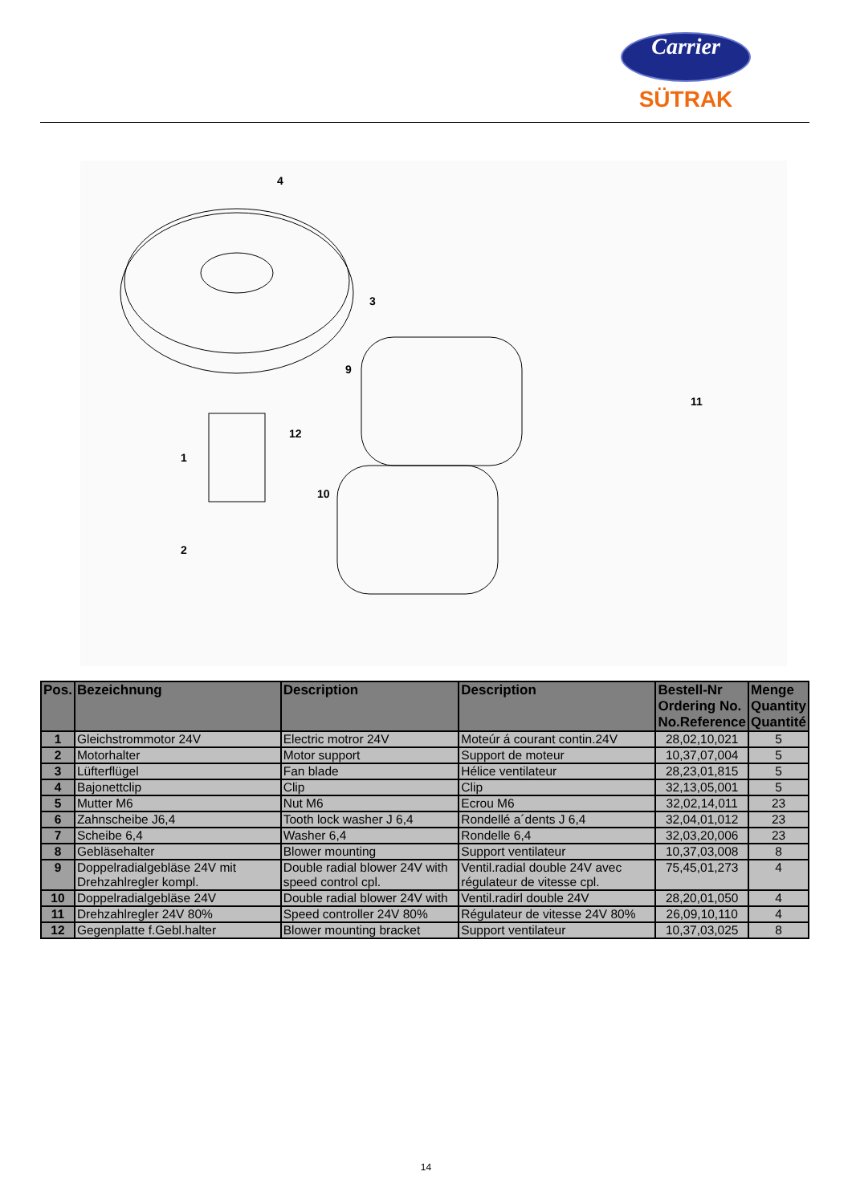Carrier
SÜTRAK
4
3
9
1
12
10
2
11
| Pos. | Bezeichnung | Description | Description | Bestell-Nr Ordering No. No.Reference | Menge Quantity Quantité |
| --- | --- | --- | --- | --- | --- |
| 1 | Gleichstrommotor 24V | Electric motror 24V | Moteúr á courant contin.24V | 28,02,10,021 | 5 |
| 2 | Motorhalter | Motor support | Support de moteur | 10,37,07,004 | 5 |
| 3 | Lüfterflügel | Fan blade | Hélice ventilateur | 28,23,01,815 | 5 |
| 4 | Bajonettclip | Clip | Clip | 32,13,05,001 | 5 |
| 5 | Mutter M6 | Nut M6 | Ecrou M6 | 32,02,14,011 | 23 |
| 6 | Zahnscheibe J6,4 | Tooth lock washer J 6,4 | Rondellé a´dents J 6,4 | 32,04,01,012 | 23 |
| 7 | Scheibe 6,4 | Washer 6,4 | Rondelle 6,4 | 32,03,20,006 | 23 |
| 8 | Gebläsehalter | Blower mounting | Support ventilateur | 10,37,03,008 | 8 |
| 9 | Doppelradialgebläse 24V mit Drehzahlregler kompl. | Double radial blower 24V with speed control cpl. | Ventil.radial double 24V avec régulateur de vitesse cpl. | 75,45,01,273 | 4 |
| 10 | Doppelradialgebläse 24V | Double radial blower 24V with | Ventil.radirl double 24V | 28,20,01,050 | 4 |
| 11 | Drehzahlregler 24V 80% | Speed controller 24V 80% | Régulateur de vitesse 24V 80% | 26,09,10,110 | 4 |
| 12 | Gegenplatte f.Gebl.halter | Blower mounting bracket | Support ventilateur | 10,37,03,025 | 8 |
14